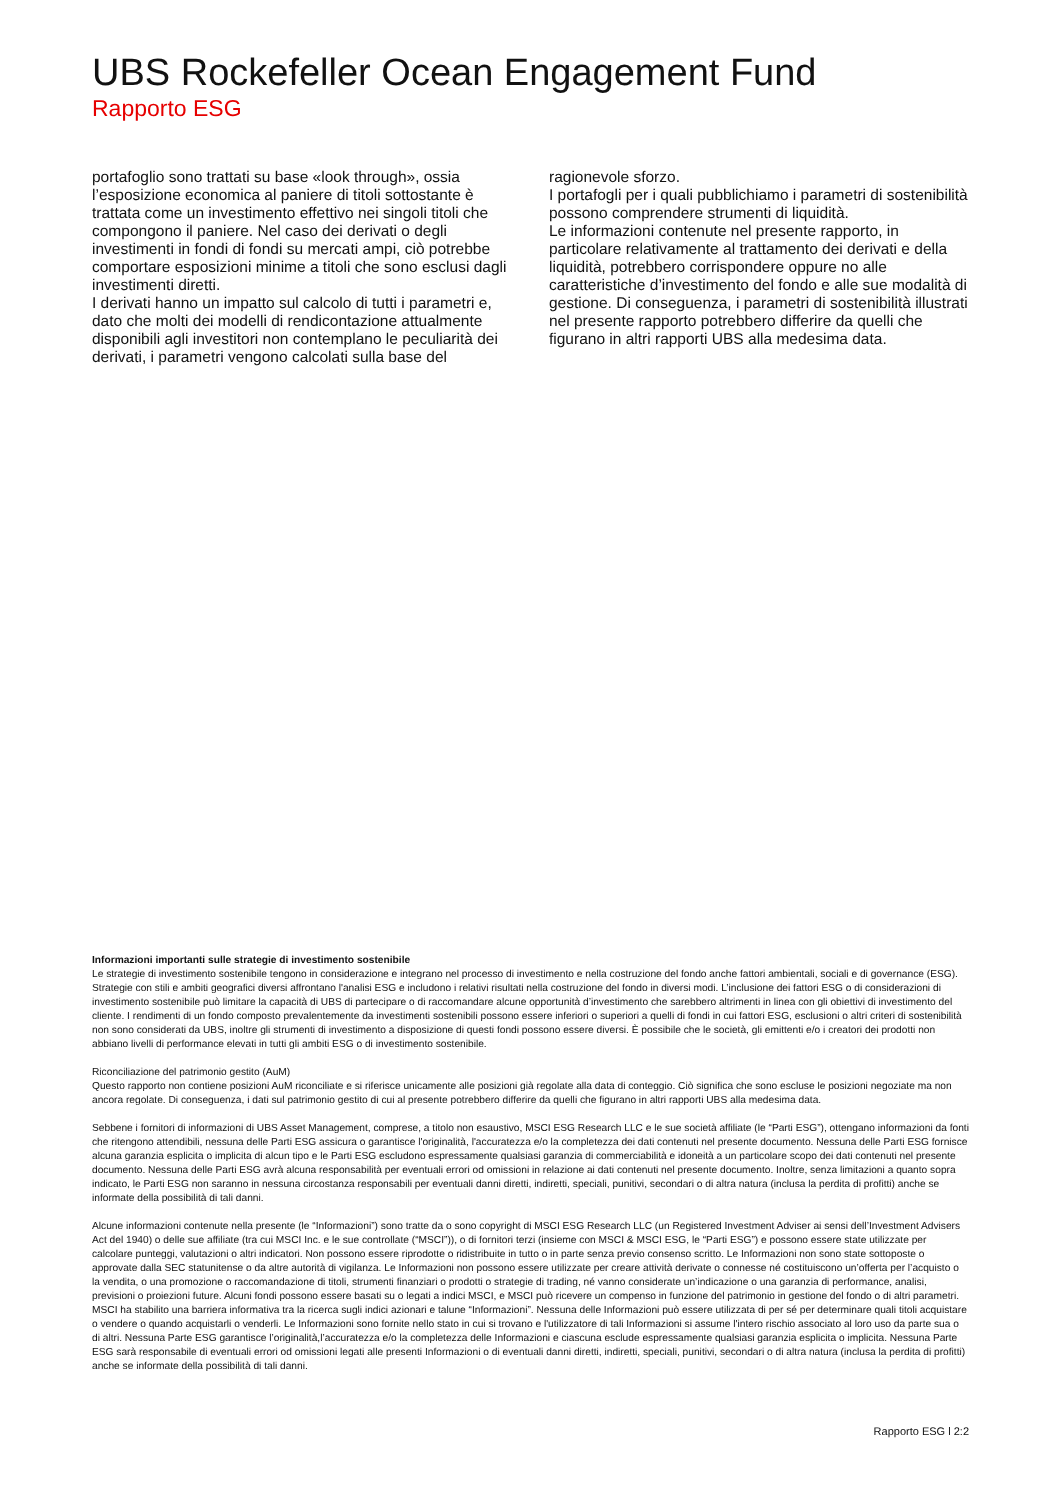UBS Rockefeller Ocean Engagement Fund
Rapporto ESG
portafoglio sono trattati su base «look through», ossia l’esposizione economica al paniere di titoli sottostante è trattata come un investimento effettivo nei singoli titoli che compongono il paniere. Nel caso dei derivati o degli investimenti in fondi di fondi su mercati ampi, ciò potrebbe comportare esposizioni minime a titoli che sono esclusi dagli investimenti diretti.
I derivati hanno un impatto sul calcolo di tutti i parametri e, dato che molti dei modelli di rendicontazione attualmente disponibili agli investitori non contemplano le peculiarità dei derivati, i parametri vengono calcolati sulla base del
ragionevole sforzo.
I portafogli per i quali pubblichiamo i parametri di sostenibilità possono comprendere strumenti di liquidità.
Le informazioni contenute nel presente rapporto, in particolare relativamente al trattamento dei derivati e della liquidità, potrebbero corrispondere oppure no alle caratteristiche d’investimento del fondo e alle sue modalità di gestione. Di conseguenza, i parametri di sostenibilità illustrati nel presente rapporto potrebbero differire da quelli che figurano in altri rapporti UBS alla medesima data.
Informazioni importanti sulle strategie di investimento sostenibile
Le strategie di investimento sostenibile tengono in considerazione e integrano nel processo di investimento e nella costruzione del fondo anche fattori ambientali, sociali e di governance (ESG). Strategie con stili e ambiti geografici diversi affrontano l'analisi ESG e includono i relativi risultati nella costruzione del fondo in diversi modi. L’inclusione dei fattori ESG o di considerazioni di investimento sostenibile può limitare la capacità di UBS di partecipare o di raccomandare alcune opportunità d’investimento che sarebbero altrimenti in linea con gli obiettivi di investimento del cliente. I rendimenti di un fondo composto prevalentemente da investimenti sostenibili possono essere inferiori o superiori a quelli di fondi in cui fattori ESG, esclusioni o altri criteri di sostenibilità non sono considerati da UBS, inoltre gli strumenti di investimento a disposizione di questi fondi possono essere diversi. È possibile che le società, gli emittenti e/o i creatori dei prodotti non abbiano livelli di performance elevati in tutti gli ambiti ESG o di investimento sostenibile.
Riconciliazione del patrimonio gestito (AuM)
Questo rapporto non contiene posizioni AuM riconciliate e si riferisce unicamente alle posizioni già regolate alla data di conteggio. Ciò significa che sono escluse le posizioni negoziate ma non ancora regolate. Di conseguenza, i dati sul patrimonio gestito di cui al presente potrebbero differire da quelli che figurano in altri rapporti UBS alla medesima data.
Sebbene i fornitori di informazioni di UBS Asset Management, comprese, a titolo non esaustivo, MSCI ESG Research LLC e le sue società affiliate (le “Parti ESG”), ottengano informazioni da fonti che ritengono attendibili, nessuna delle Parti ESG assicura o garantisce l'originalità, l'accuratezza e/o la completezza dei dati contenuti nel presente documento. Nessuna delle Parti ESG fornisce alcuna garanzia esplicita o implicita di alcun tipo e le Parti ESG escludono espressamente qualsiasi garanzia di commerciabilità e idoneità a un particolare scopo dei dati contenuti nel presente documento. Nessuna delle Parti ESG avrà alcuna responsabilità per eventuali errori od omissioni in relazione ai dati contenuti nel presente documento. Inoltre, senza limitazioni a quanto sopra indicato, le Parti ESG non saranno in nessuna circostanza responsabili per eventuali danni diretti, indiretti, speciali, punitivi, secondari o di altra natura (inclusa la perdita di profitti) anche se informate della possibilità di tali danni.
Alcune informazioni contenute nella presente (le “Informazioni”) sono tratte da o sono copyright di MSCI ESG Research LLC (un Registered Investment Adviser ai sensi dell’Investment Advisers Act del 1940) o delle sue affiliate (tra cui MSCI Inc. e le sue controllate (“MSCI”)), o di fornitori terzi (insieme con MSCI & MSCI ESG, le “Parti ESG”) e possono essere state utilizzate per calcolare punteggi, valutazioni o altri indicatori. Non possono essere riprodotte o ridistribuite in tutto o in parte senza previo consenso scritto. Le Informazioni non sono state sottoposte o approvate dalla SEC statunitense o da altre autorità di vigilanza. Le Informazioni non possono essere utilizzate per creare attività derivate o connesse né costituiscono un’offerta per l’acquisto o la vendita, o una promozione o raccomandazione di titoli, strumenti finanziari o prodotti o strategie di trading, né vanno considerate un’indicazione o una garanzia di performance, analisi, previsioni o proiezioni future. Alcuni fondi possono essere basati su o legati a indici MSCI, e MSCI può ricevere un compenso in funzione del patrimonio in gestione del fondo o di altri parametri. MSCI ha stabilito una barriera informativa tra la ricerca sugli indici azionari e talune “Informazioni”. Nessuna delle Informazioni può essere utilizzata di per sé per determinare quali titoli acquistare o vendere o quando acquistarli o venderli. Le Informazioni sono fornite nello stato in cui si trovano e l'utilizzatore di tali Informazioni si assume l'intero rischio associato al loro uso da parte sua o di altri. Nessuna Parte ESG garantisce l’originalità,l’accuratezza e/o la completezza delle Informazioni e ciascuna esclude espressamente qualsiasi garanzia esplicita o implicita. Nessuna Parte ESG sarà responsabile di eventuali errori od omissioni legati alle presenti Informazioni o di eventuali danni diretti, indiretti, speciali, punitivi, secondari o di altra natura (inclusa la perdita di profitti) anche se informate della possibilità di tali danni.
Rapporto ESG l 2:2